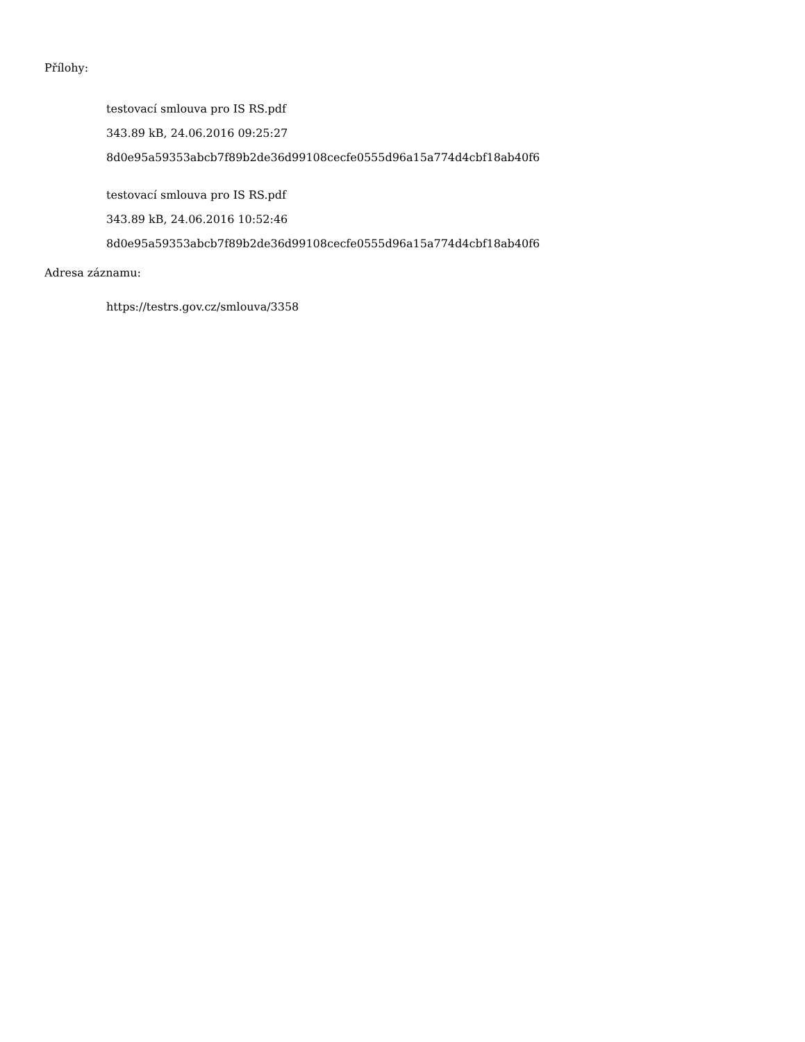Přílohy:
testovací smlouva pro IS RS.pdf
343.89 kB, 24.06.2016 09:25:27
8d0e95a59353abcb7f89b2de36d99108cecfe0555d96a15a774d4cbf18ab40f6
testovací smlouva pro IS RS.pdf
343.89 kB, 24.06.2016 10:52:46
8d0e95a59353abcb7f89b2de36d99108cecfe0555d96a15a774d4cbf18ab40f6
Adresa záznamu:
https://testrs.gov.cz/smlouva/3358